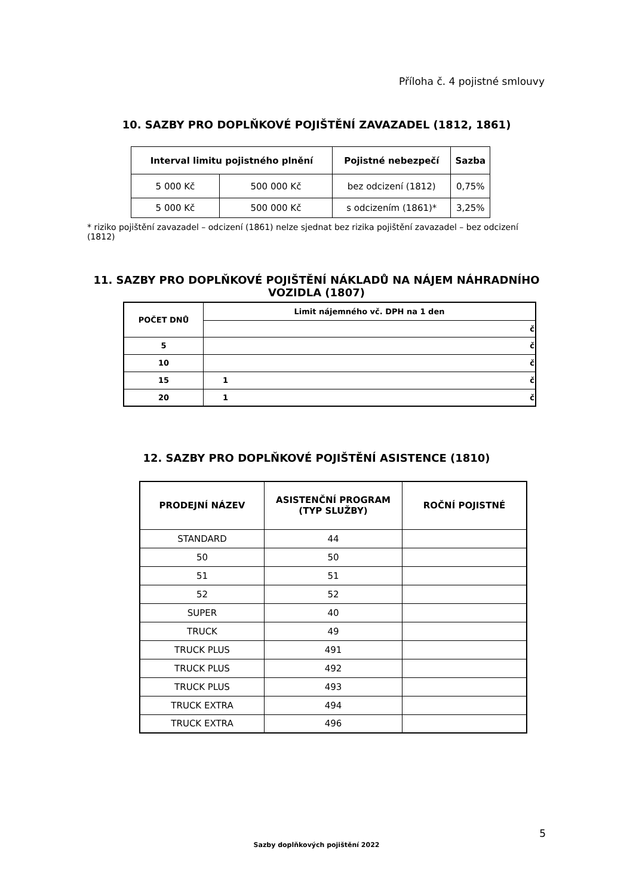Příloha č. 4 pojistné smlouvy
10. SAZBY PRO DOPLŇKOVÉ POJIŠTĚNÍ ZAVAZADEL (1812, 1861)
| Interval limitu pojistného plnění | | Pojistné nebezpečí | Sazba |
| --- | --- | --- | --- |
| 5 000 Kč | 500 000 Kč | bez odcizení (1812) | 0,75% |
| 5 000 Kč | 500 000 Kč | s odcizením (1861)* | 3,25% |
* riziko pojištění zavazadel – odcizení (1861) nelze sjednat bez rizika pojištění zavazadel – bez odcizení (1812)
11. SAZBY PRO DOPLŇKOVÉ POJIŠTĚNÍ NÁKLADŮ NA NÁJEM NÁHRADNÍHO
VOZIDLA (1807)
| POČET DNŮ | Limit nájemného vč. DPH na 1 den | |
| --- | --- | --- |
| | | č |
| 5 | č | |
| 10 | č | |
| 15 | 1 | č |
| 20 | 1 | č |
12. SAZBY PRO DOPLŇKOVÉ POJIŠTĚNÍ ASISTENCE (1810)
| PRODEJNÍ NÁZEV | ASISTENČNÍ PROGRAM (TYP SLUŽBY) | ROČNÍ POJISTNÉ |
| --- | --- | --- |
| STANDARD | 44 | |
| 50 | 50 | |
| 51 | 51 | |
| 52 | 52 | |
| SUPER | 40 | |
| TRUCK | 49 | |
| TRUCK PLUS | 491 | |
| TRUCK PLUS | 492 | |
| TRUCK PLUS | 493 | |
| TRUCK EXTRA | 494 | |
| TRUCK EXTRA | 496 | |
5
Sazby doplňkových pojištění 2022